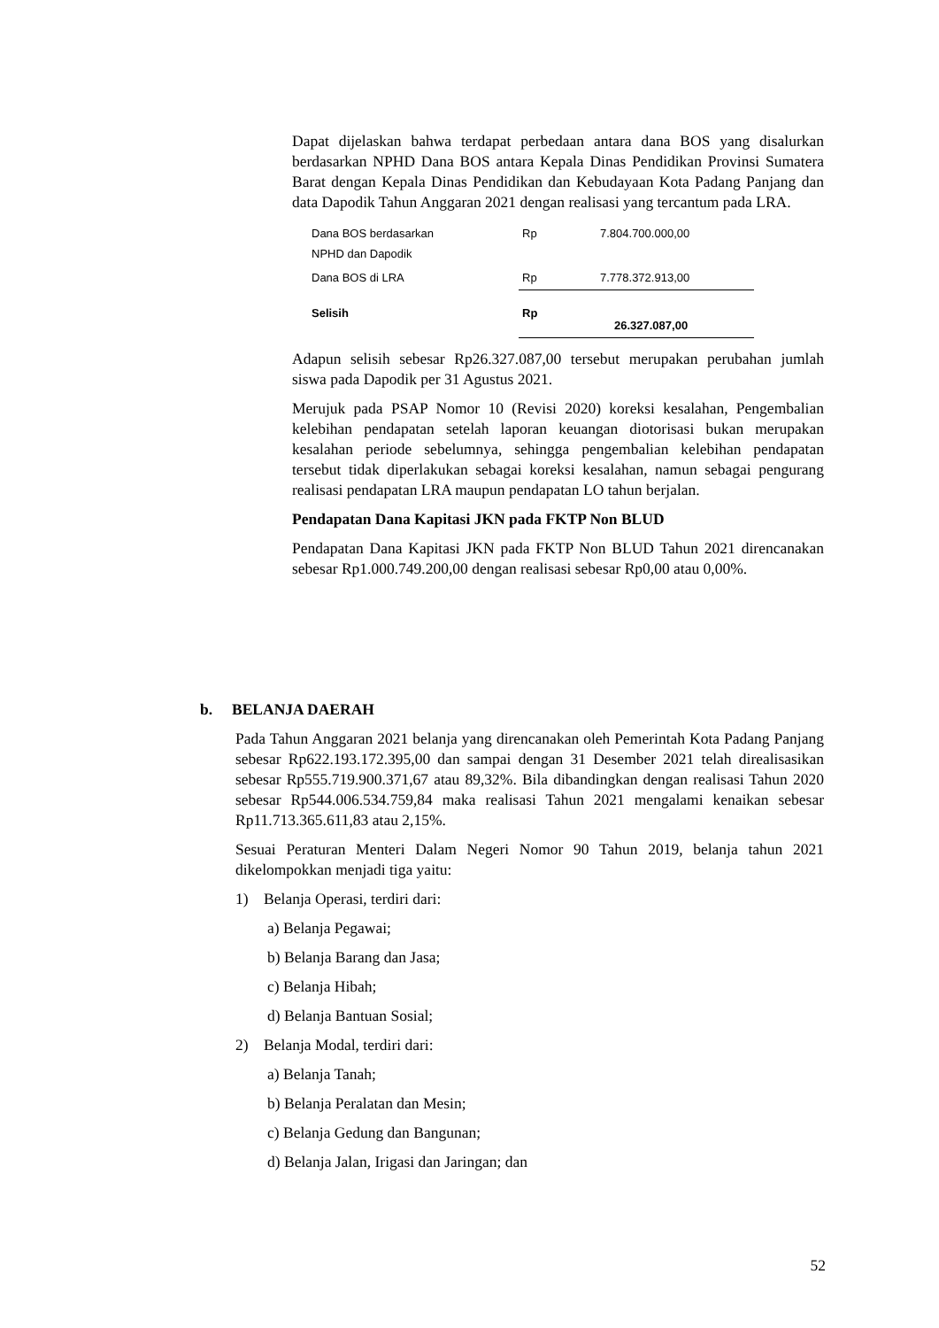Dapat dijelaskan bahwa terdapat perbedaan antara dana BOS yang disalurkan berdasarkan NPHD Dana BOS antara Kepala Dinas Pendidikan Provinsi Sumatera Barat dengan Kepala Dinas Pendidikan dan Kebudayaan Kota Padang Panjang dan data Dapodik Tahun Anggaran 2021 dengan realisasi yang tercantum pada LRA.
| Dana BOS berdasarkan NPHD dan Dapodik | Rp | 7.804.700.000,00 |
| Dana BOS di LRA | Rp | 7.778.372.913,00 |
| Selisih | Rp | 26.327.087,00 |
Adapun selisih sebesar Rp26.327.087,00 tersebut merupakan perubahan jumlah siswa pada Dapodik per 31 Agustus 2021.
Merujuk pada PSAP Nomor 10 (Revisi 2020) koreksi kesalahan, Pengembalian kelebihan pendapatan setelah laporan keuangan diotorisasi bukan merupakan kesalahan periode sebelumnya, sehingga pengembalian kelebihan pendapatan tersebut tidak diperlakukan sebagai koreksi kesalahan, namun sebagai pengurang realisasi pendapatan LRA maupun pendapatan LO tahun berjalan.
Pendapatan Dana Kapitasi JKN pada FKTP Non BLUD
Pendapatan Dana Kapitasi JKN pada FKTP Non BLUD Tahun 2021 direncanakan sebesar Rp1.000.749.200,00 dengan realisasi sebesar Rp0,00 atau 0,00%.
b. BELANJA DAERAH
Pada Tahun Anggaran 2021 belanja yang direncanakan oleh Pemerintah Kota Padang Panjang sebesar Rp622.193.172.395,00 dan sampai dengan 31 Desember 2021 telah direalisasikan sebesar Rp555.719.900.371,67 atau 89,32%. Bila dibandingkan dengan realisasi Tahun 2020 sebesar Rp544.006.534.759,84 maka realisasi Tahun 2021 mengalami kenaikan sebesar Rp11.713.365.611,83 atau 2,15%.
Sesuai Peraturan Menteri Dalam Negeri Nomor 90 Tahun 2019, belanja tahun 2021 dikelompokkan menjadi tiga yaitu:
1) Belanja Operasi, terdiri dari:
a) Belanja Pegawai;
b) Belanja Barang dan Jasa;
c) Belanja Hibah;
d) Belanja Bantuan Sosial;
2) Belanja Modal, terdiri dari:
a) Belanja Tanah;
b) Belanja Peralatan dan Mesin;
c) Belanja Gedung dan Bangunan;
d) Belanja Jalan, Irigasi dan Jaringan; dan
52